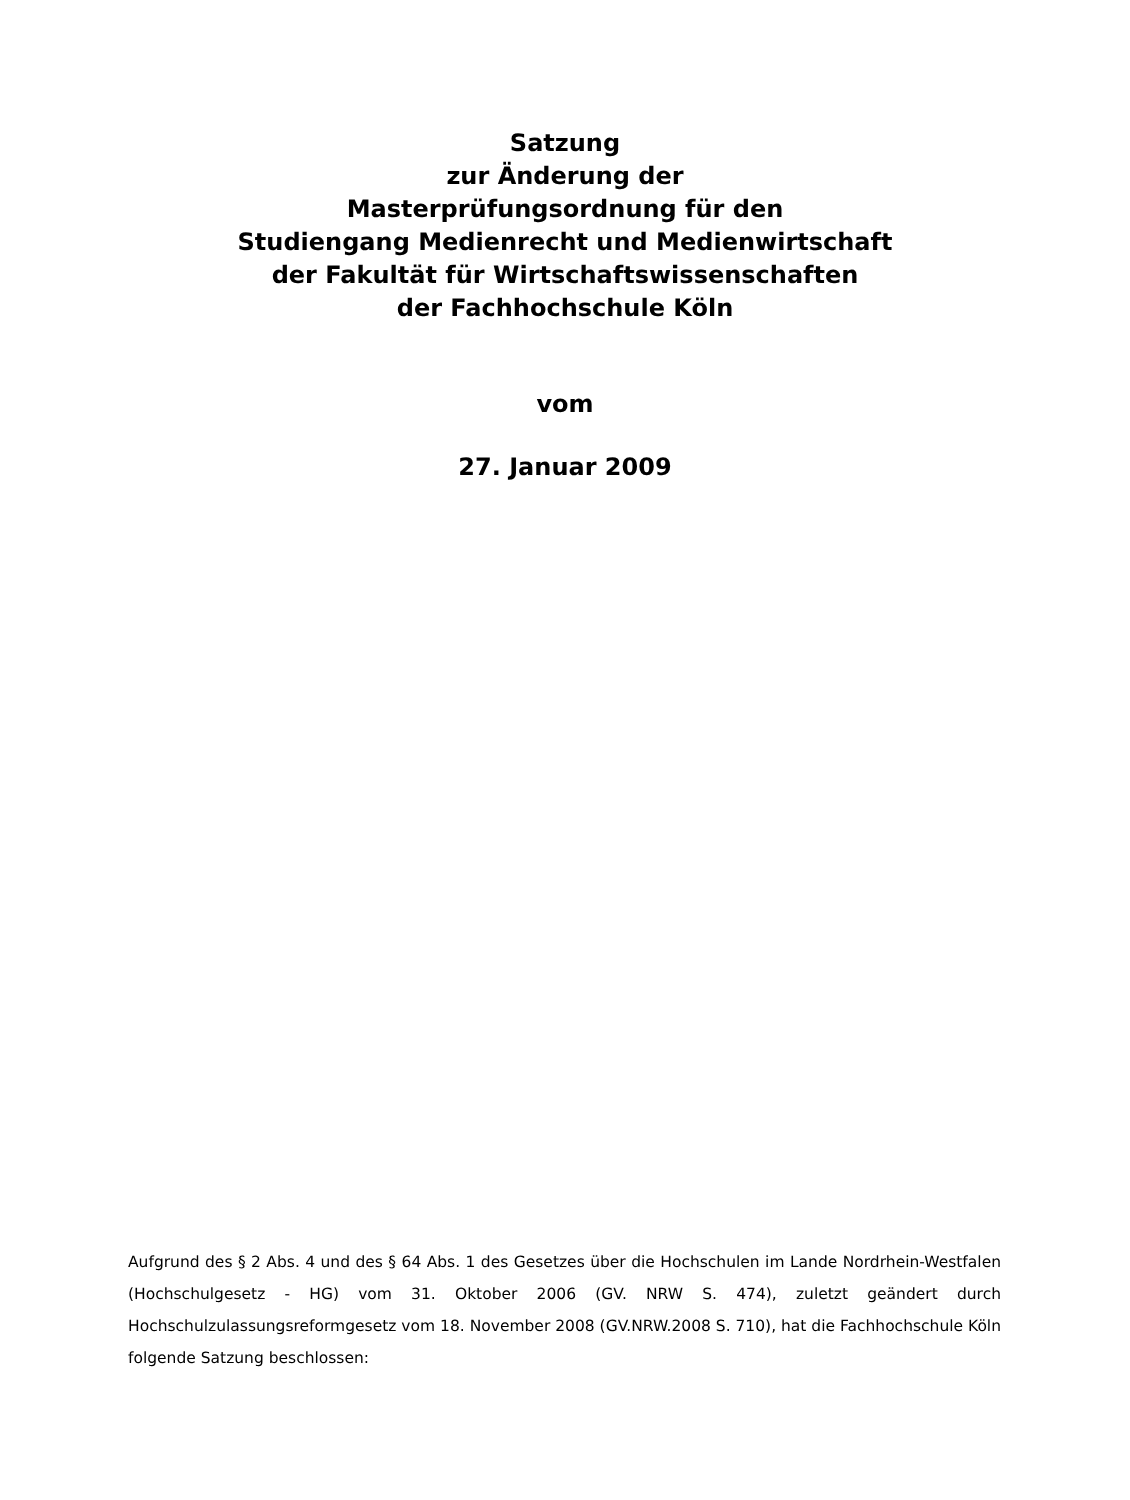Satzung
zur Änderung der
Masterprüfungsordnung für den
Studiengang Medienrecht und Medienwirtschaft
der Fakultät für Wirtschaftswissenschaften
der Fachhochschule Köln
vom
27. Januar 2009
Aufgrund des § 2 Abs. 4 und des § 64 Abs. 1 des Gesetzes über die Hochschulen im Lande Nordrhein-Westfalen (Hochschulgesetz - HG) vom 31. Oktober 2006 (GV. NRW S. 474), zuletzt geändert durch Hochschulzulassungsreformgesetz vom 18. November 2008 (GV.NRW.2008 S. 710), hat die Fachhochschule Köln folgende Satzung beschlossen: